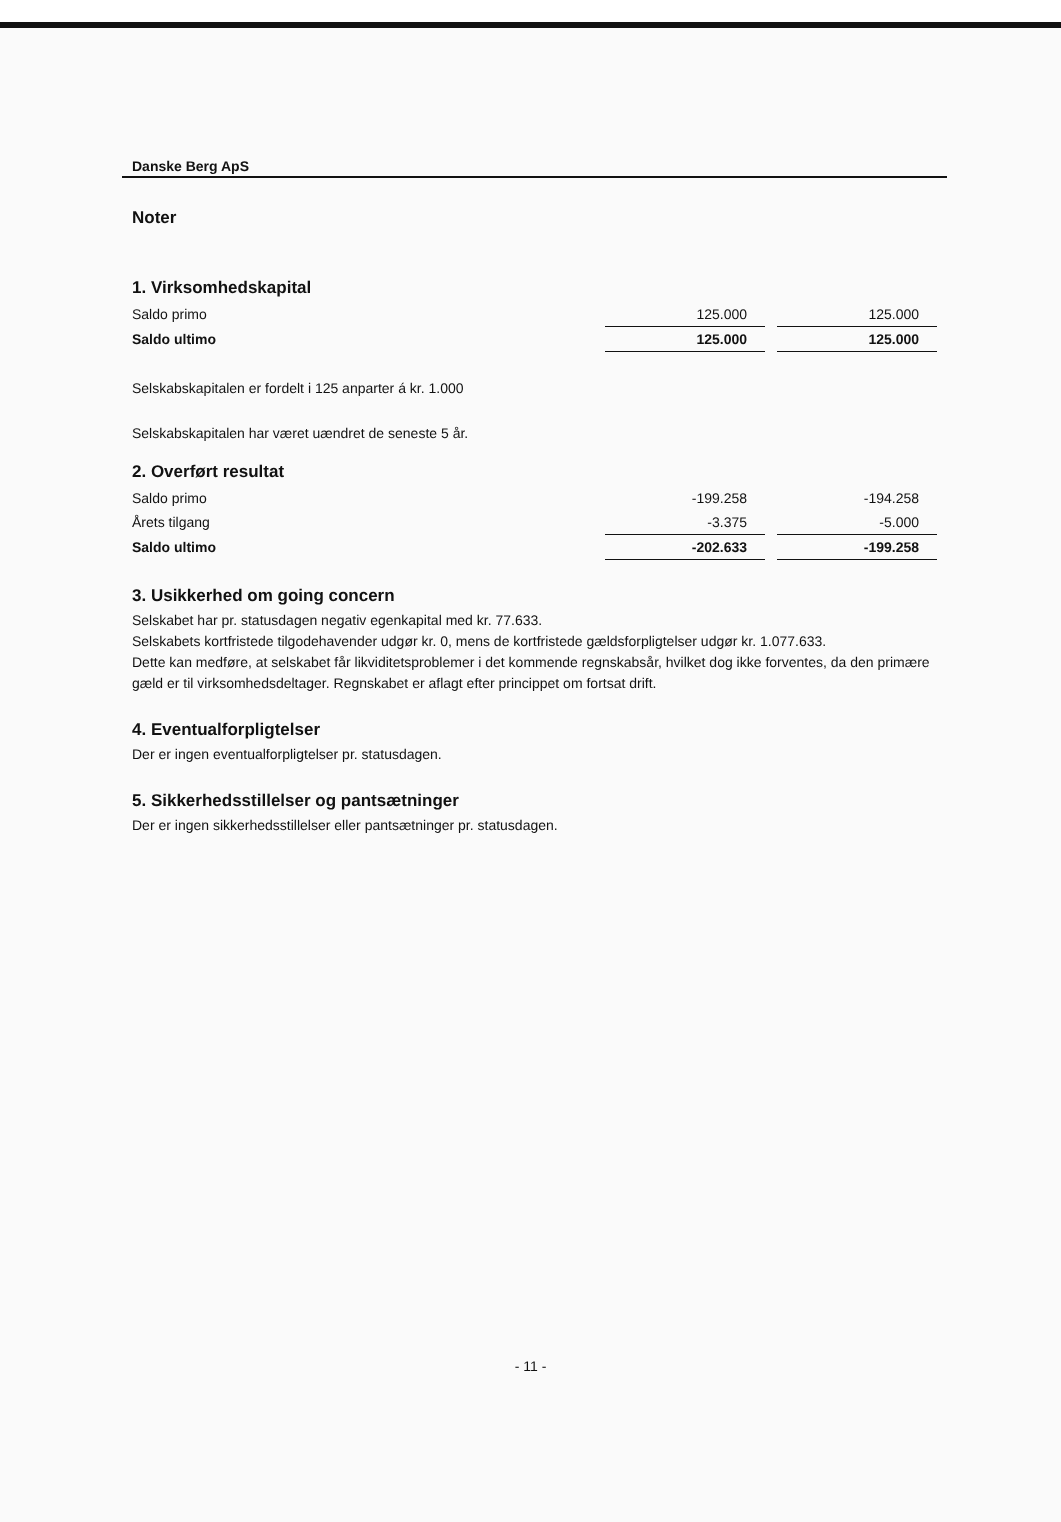Danske Berg ApS
Noter
1. Virksomhedskapital
| Saldo primo | 125.000 | | 125.000 |
| Saldo ultimo | 125.000 | | 125.000 |
Selskabskapitalen er fordelt i 125 anparter á kr. 1.000
Selskabskapitalen har været uændret de seneste 5 år.
2. Overført resultat
| Saldo primo | -199.258 | | -194.258 |
| Årets tilgang | -3.375 | | -5.000 |
| Saldo ultimo | -202.633 | | -199.258 |
3. Usikkerhed om going concern
Selskabet har pr. statusdagen negativ egenkapital med kr. 77.633.
Selskabets kortfristede tilgodehavender udgør kr. 0, mens de kortfristede gældsforpligtelser udgør kr. 1.077.633.
Dette kan medføre, at selskabet får likviditetsproblemer i det kommende regnskabsår, hvilket dog ikke forventes, da den primære gæld er til virksomhedsdeltager. Regnskabet er aflagt efter princippet om fortsat drift.
4. Eventualforpligtelser
Der er ingen eventualforpligtelser pr. statusdagen.
5. Sikkerhedsstillelser og pantsætninger
Der er ingen sikkerhedsstillelser eller pantsætninger pr. statusdagen.
- 11 -